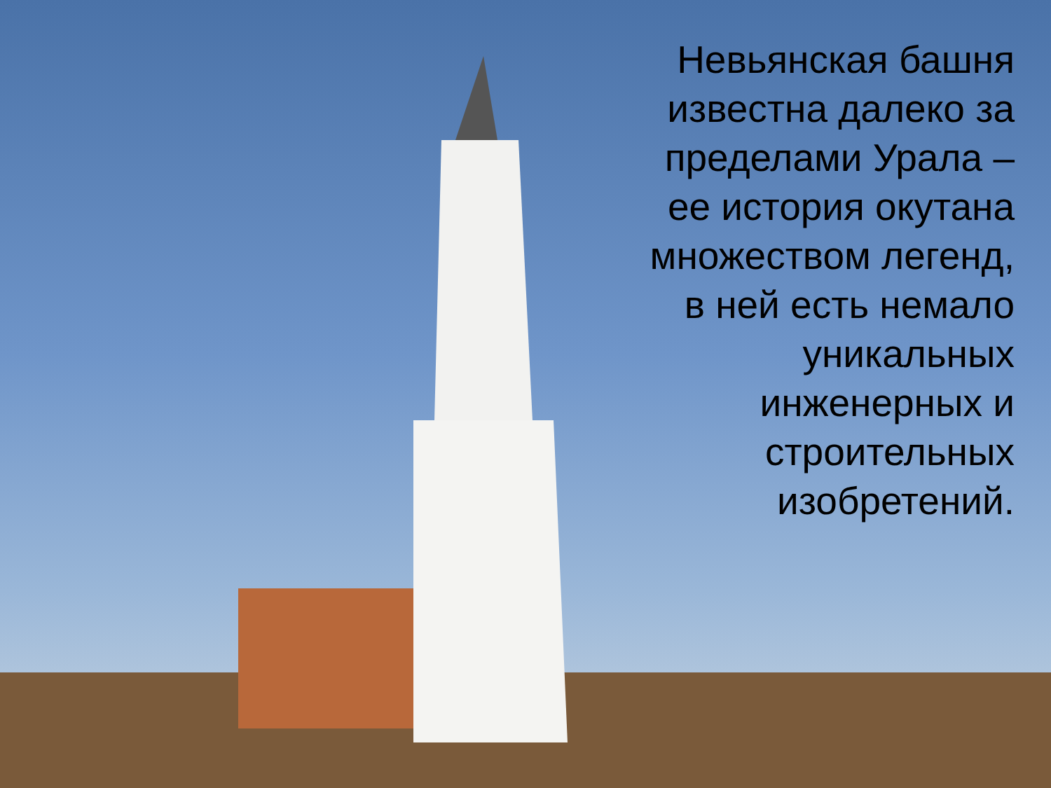Невьянская башня
известна далеко за
пределами Урала –
ее история окутана
множеством легенд,
в ней есть немало
уникальных
инженерных и
строительных
изобретений.